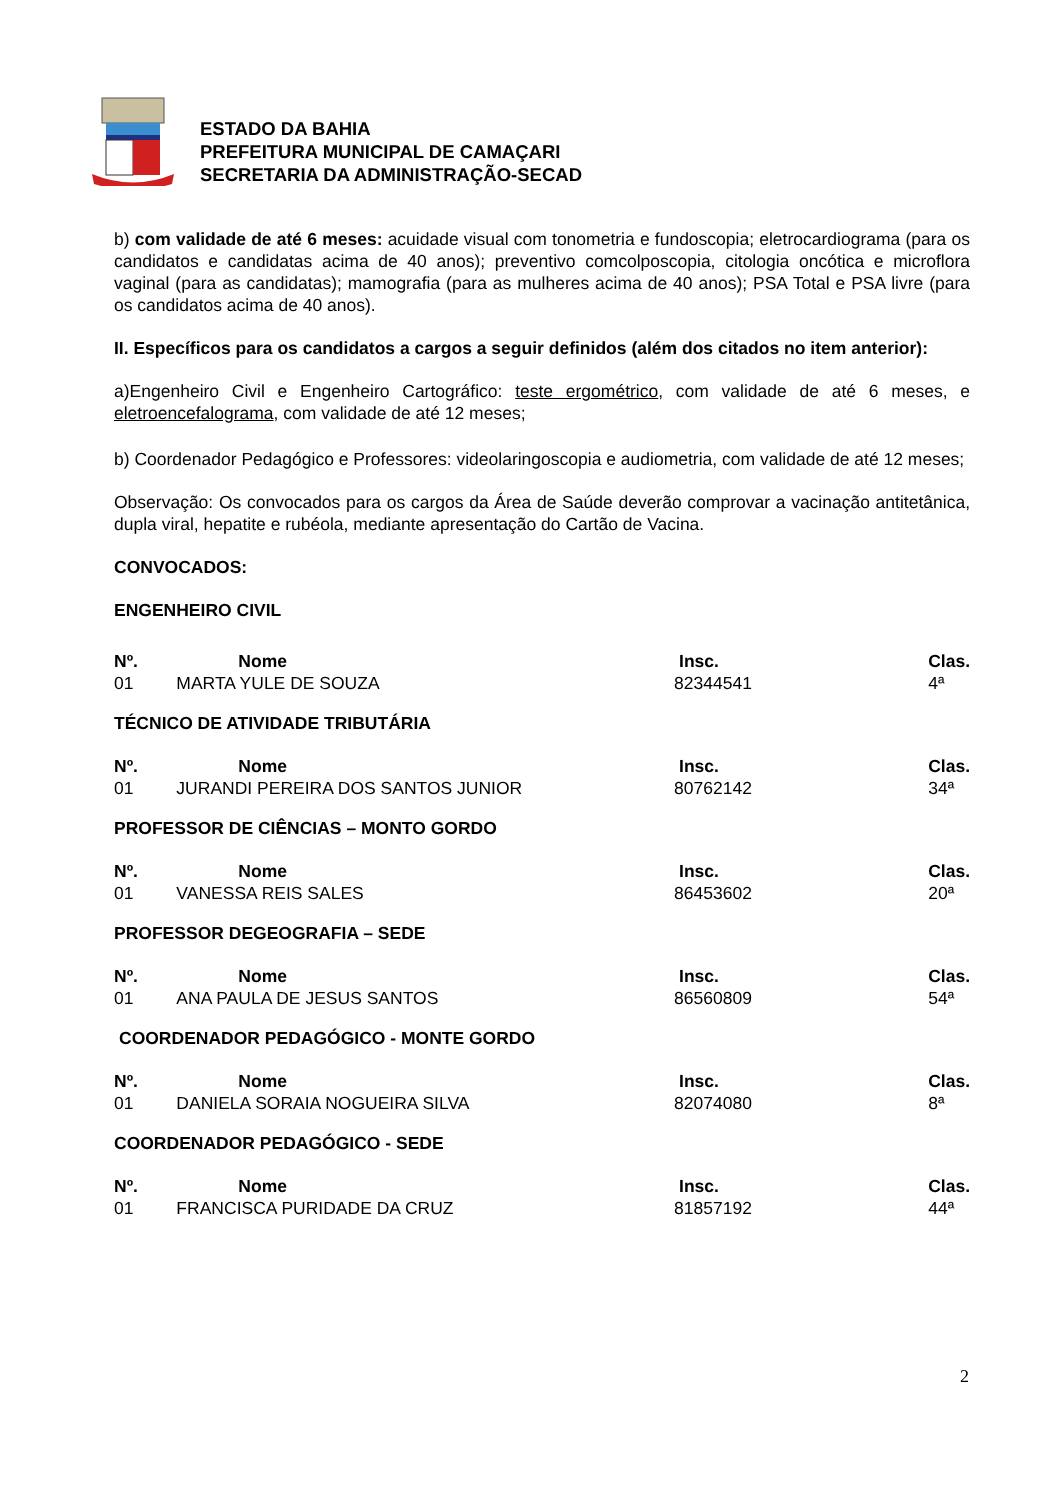ESTADO DA BAHIA
PREFEITURA MUNICIPAL DE CAMAÇARI
SECRETARIA DA ADMINISTRAÇÃO-SECAD
b) com validade de até 6 meses: acuidade visual com tonometria e fundoscopia; eletrocardiograma (para os candidatos e candidatas acima de 40 anos); preventivo comcolposcopia, citologia oncótica e microflora vaginal (para as candidatas); mamografia (para as mulheres acima de 40 anos); PSA Total e PSA livre (para os candidatos acima de 40 anos).
II. Específicos para os candidatos a cargos a seguir definidos (além dos citados no item anterior):
a)Engenheiro Civil e Engenheiro Cartográfico: teste ergométrico, com validade de até 6 meses, e eletroencefalograma, com validade de até 12 meses;
b) Coordenador Pedagógico e Professores: videolaringoscopia e audiometria, com validade de até 12 meses;
Observação: Os convocados para os cargos da Área de Saúde deverão comprovar a vacinação antitetânica, dupla viral, hepatite e rubéola, mediante apresentação do Cartão de Vacina.
CONVOCADOS:
ENGENHEIRO CIVIL
| Nº. | Nome | Insc. | Clas. |
| --- | --- | --- | --- |
| 01 | MARTA YULE DE SOUZA | 82344541 | 4ª |
TÉCNICO DE ATIVIDADE TRIBUTÁRIA
| Nº. | Nome | Insc. | Clas. |
| --- | --- | --- | --- |
| 01 | JURANDI PEREIRA DOS SANTOS JUNIOR | 80762142 | 34ª |
PROFESSOR DE CIÊNCIAS – MONTO GORDO
| Nº. | Nome | Insc. | Clas. |
| --- | --- | --- | --- |
| 01 | VANESSA REIS SALES | 86453602 | 20ª |
PROFESSOR DEGEOGRAFIA – SEDE
| Nº. | Nome | Insc. | Clas. |
| --- | --- | --- | --- |
| 01 | ANA PAULA DE JESUS SANTOS | 86560809 | 54ª |
COORDENADOR PEDAGÓGICO - MONTE GORDO
| Nº. | Nome | Insc. | Clas. |
| --- | --- | --- | --- |
| 01 | DANIELA SORAIA NOGUEIRA SILVA | 82074080 | 8ª |
COORDENADOR PEDAGÓGICO - SEDE
| Nº. | Nome | Insc. | Clas. |
| --- | --- | --- | --- |
| 01 | FRANCISCA PURIDADE DA CRUZ | 81857192 | 44ª |
2